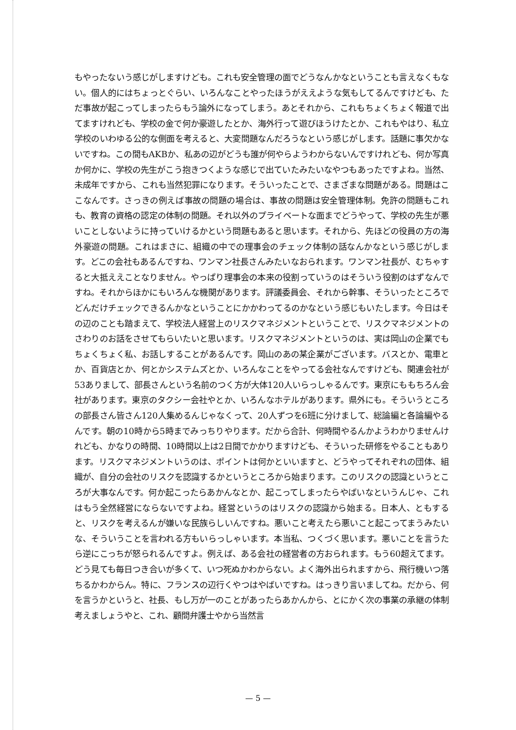もやったないう感じがしますけども。これも安全管理の面でどうなんかなということも言えなくもない。個人的にはちょっとぐらい、いろんなことやったほうがええような気もしてるんですけども、ただ事故が起こってしまったらもう論外になってしまう。あとそれから、これもちょくちょく報道で出てますけれども、学校の金で何か豪遊したとか、海外行って遊びほうけたとか、これもやはり、私立学校のいわゆる公的な側面を考えると、大変問題なんだろうなという感じがします。話題に事欠かないですね。この間もAKBか、私あの辺がどうも誰が何やらようわからないんですけれども、何か写真か何かに、学校の先生がこう抱きつくような感じで出ていたみたいなやつもあったですよね。当然、未成年ですから、これも当然犯罪になります。そういったことで、さまざまな問題がある。問題はここなんです。さっきの例えば事故の問題の場合は、事故の問題は安全管理体制。免許の問題もこれも、教育の資格の認定の体制の問題。それ以外のプライベートな面までどうやって、学校の先生が悪いことしないように持っていけるかという問題もあると思います。それから、先ほどの役員の方の海外豪遊の問題。これはまさに、組織の中での理事会のチェック体制の話なんかなという感じがします。どこの会社もあるんですね、ワンマン社長さんみたいなおられます。ワンマン社長が、むちゃすると大抵ええことなりません。やっぱり理事会の本来の役割っていうのはそういう役割のはずなんですね。それからほかにもいろんな機関があります。評議委員会、それから幹事、そういったところでどんだけチェックできるんかなということにかかわってるのかなという感じもいたします。今日はその辺のことも踏まえて、学校法人経営上のリスクマネジメントということで、リスクマネジメントのさわりのお話をさせてもらいたいと思います。リスクマネジメントというのは、実は岡山の企業でもちょくちょく私、お話しすることがあるんです。岡山のあの某企業がございます。バスとか、電車とか、百貨店とか、何とかシステムズとか、いろんなことをやってる会社なんですけども、関連会社が53ありまして、部長さんという名前のつく方が大体120人いらっしゃるんです。東京にももちろん会社があります。東京のタクシー会社やとか、いろんなホテルがあります。県外にも。そういうところの部長さん皆さん120人集めるんじゃなくって、20人ずつを6班に分けまして、総論編と各論編やるんです。朝の10時から5時までみっちりやります。だから合計、何時間やるんかようわかりませんけれども、かなりの時間、10時間以上は2日間でかかりますけども、そういった研修をやることもあります。リスクマネジメントいうのは、ポイントは何かといいますと、どうやってそれぞれの団体、組織が、自分の会社のリスクを認識するかというところから始まります。このリスクの認識というところが大事なんです。何か起こったらあかんなとか、起こってしまったらやばいなというんじゃ、これはもう全然経営にならないですよね。経営というのはリスクの認識から始まる。日本人、ともすると、リスクを考えるんが嫌いな民族らしいんですね。悪いこと考えたら悪いこと起こってまうみたいな、そういうことを言われる方もいらっしゃいます。本当私、つくづく思います。悪いことを言うたら逆にこっちが怒られるんですよ。例えば、ある会社の経営者の方おられます。もう60超えてます。どう見ても毎日つき合いが多くて、いつ死ぬかわからない。よく海外出られますから、飛行機いつ落ちるかわからん。特に、フランスの辺行くやつはやばいですね。はっきり言いましてね。だから、何を言うかというと、社長、もし万が一のことがあったらあかんから、とにかく次の事業の承継の体制考えましょうやと、これ、顧問弁護士やから当然言
— 5 —